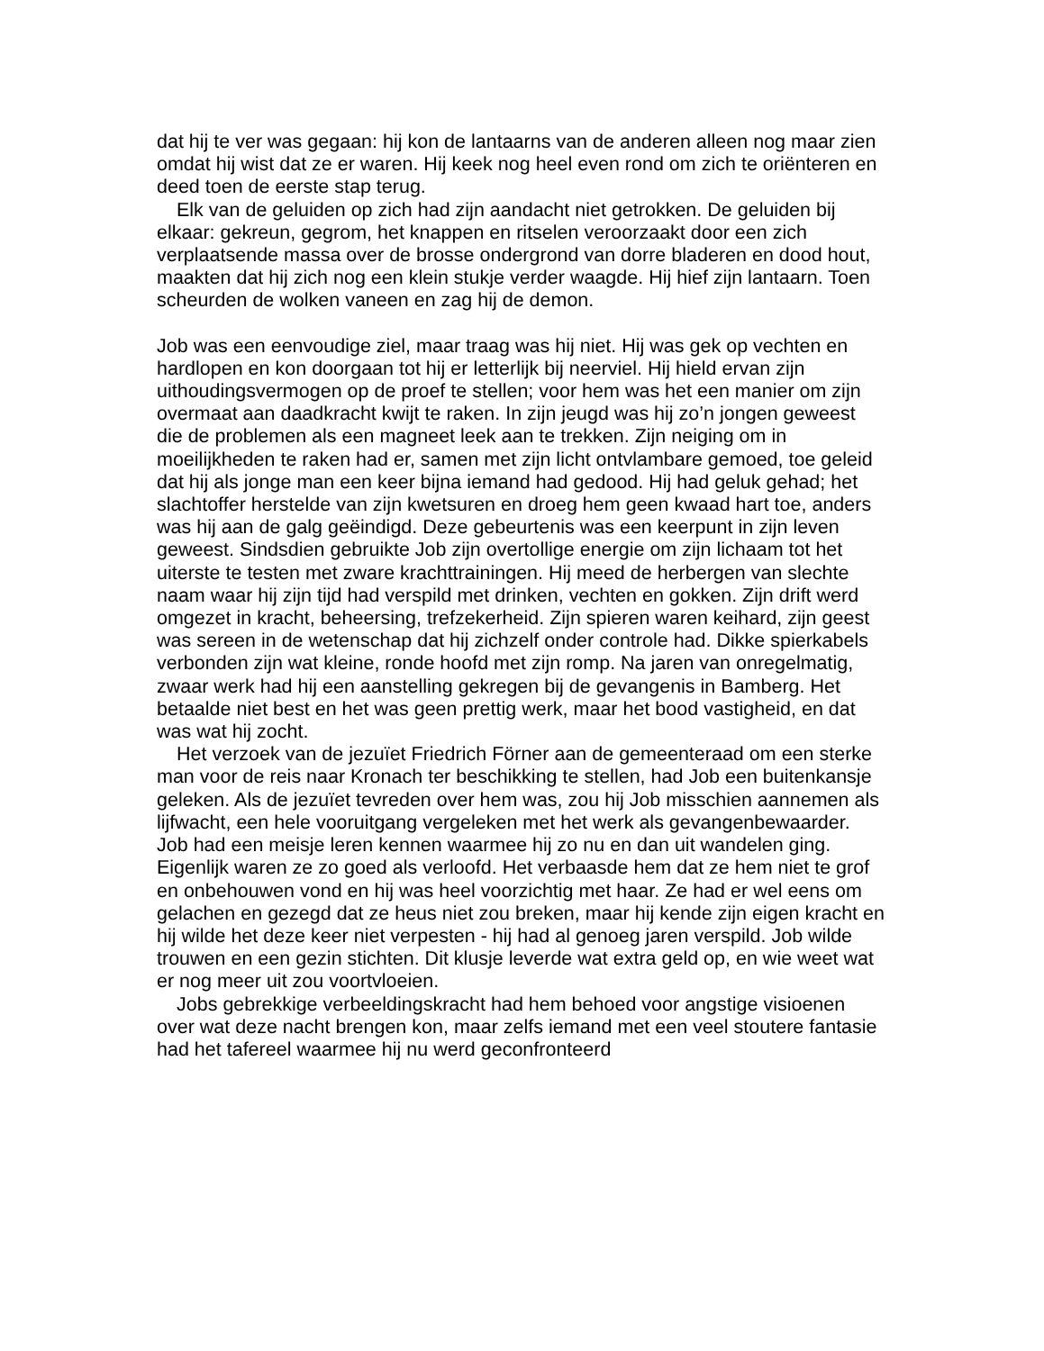dat hij te ver was gegaan: hij kon de lantaarns van de anderen alleen nog maar zien omdat hij wist dat ze er waren. Hij keek nog heel even rond om zich te oriënteren en deed toen de eerste stap terug.
Elk van de geluiden op zich had zijn aandacht niet getrokken. De geluiden bij elkaar: gekreun, gegrom, het knappen en ritselen veroorzaakt door een zich verplaatsende massa over de brosse ondergrond van dorre bladeren en dood hout, maakten dat hij zich nog een klein stukje verder waagde. Hij hief zijn lantaarn. Toen scheurden de wolken vaneen en zag hij de demon.
Job was een eenvoudige ziel, maar traag was hij niet. Hij was gek op vechten en hardlopen en kon doorgaan tot hij er letterlijk bij neerviel. Hij hield ervan zijn uithoudingsvermogen op de proef te stellen; voor hem was het een manier om zijn overmaat aan daadkracht kwijt te raken. In zijn jeugd was hij zo’n jongen geweest die de problemen als een magneet leek aan te trekken. Zijn neiging om in moeilijkheden te raken had er, samen met zijn licht ontvlambare gemoed, toe geleid dat hij als jonge man een keer bijna iemand had gedood. Hij had geluk gehad; het slachtoffer herstelde van zijn kwetsuren en droeg hem geen kwaad hart toe, anders was hij aan de galg geëindigd. Deze gebeurtenis was een keerpunt in zijn leven geweest. Sindsdien gebruikte Job zijn overtollige energie om zijn lichaam tot het uiterste te testen met zware krachttrainingen. Hij meed de herbergen van slechte naam waar hij zijn tijd had verspild met drinken, vechten en gokken. Zijn drift werd omgezet in kracht, beheersing, trefzekerheid. Zijn spieren waren keihard, zijn geest was sereen in de wetenschap dat hij zichzelf onder controle had. Dikke spierkabels verbonden zijn wat kleine, ronde hoofd met zijn romp. Na jaren van onregelmatig, zwaar werk had hij een aanstelling gekregen bij de gevangenis in Bamberg. Het betaalde niet best en het was geen prettig werk, maar het bood vastigheid, en dat was wat hij zocht.
Het verzoek van de jezuïet Friedrich Förner aan de gemeenteraad om een sterke man voor de reis naar Kronach ter beschikking te stellen, had Job een buitenkansje geleken. Als de jezuïet tevreden over hem was, zou hij Job misschien aannemen als lijfwacht, een hele vooruitgang vergeleken met het werk als gevangenbewaarder. Job had een meisje leren kennen waarmee hij zo nu en dan uit wandelen ging. Eigenlijk waren ze zo goed als verloofd. Het verbaasde hem dat ze hem niet te grof en onbehouwen vond en hij was heel voorzichtig met haar. Ze had er wel eens om gelachen en gezegd dat ze heus niet zou breken, maar hij kende zijn eigen kracht en hij wilde het deze keer niet verpesten - hij had al genoeg jaren verspild. Job wilde trouwen en een gezin stichten. Dit klusje leverde wat extra geld op, en wie weet wat er nog meer uit zou voortvloeien.
Jobs gebrekkige verbeeldingskracht had hem behoed voor angstige visioenen over wat deze nacht brengen kon, maar zelfs iemand met een veel stoutere fantasie had het tafereel waarmee hij nu werd geconfronteerd